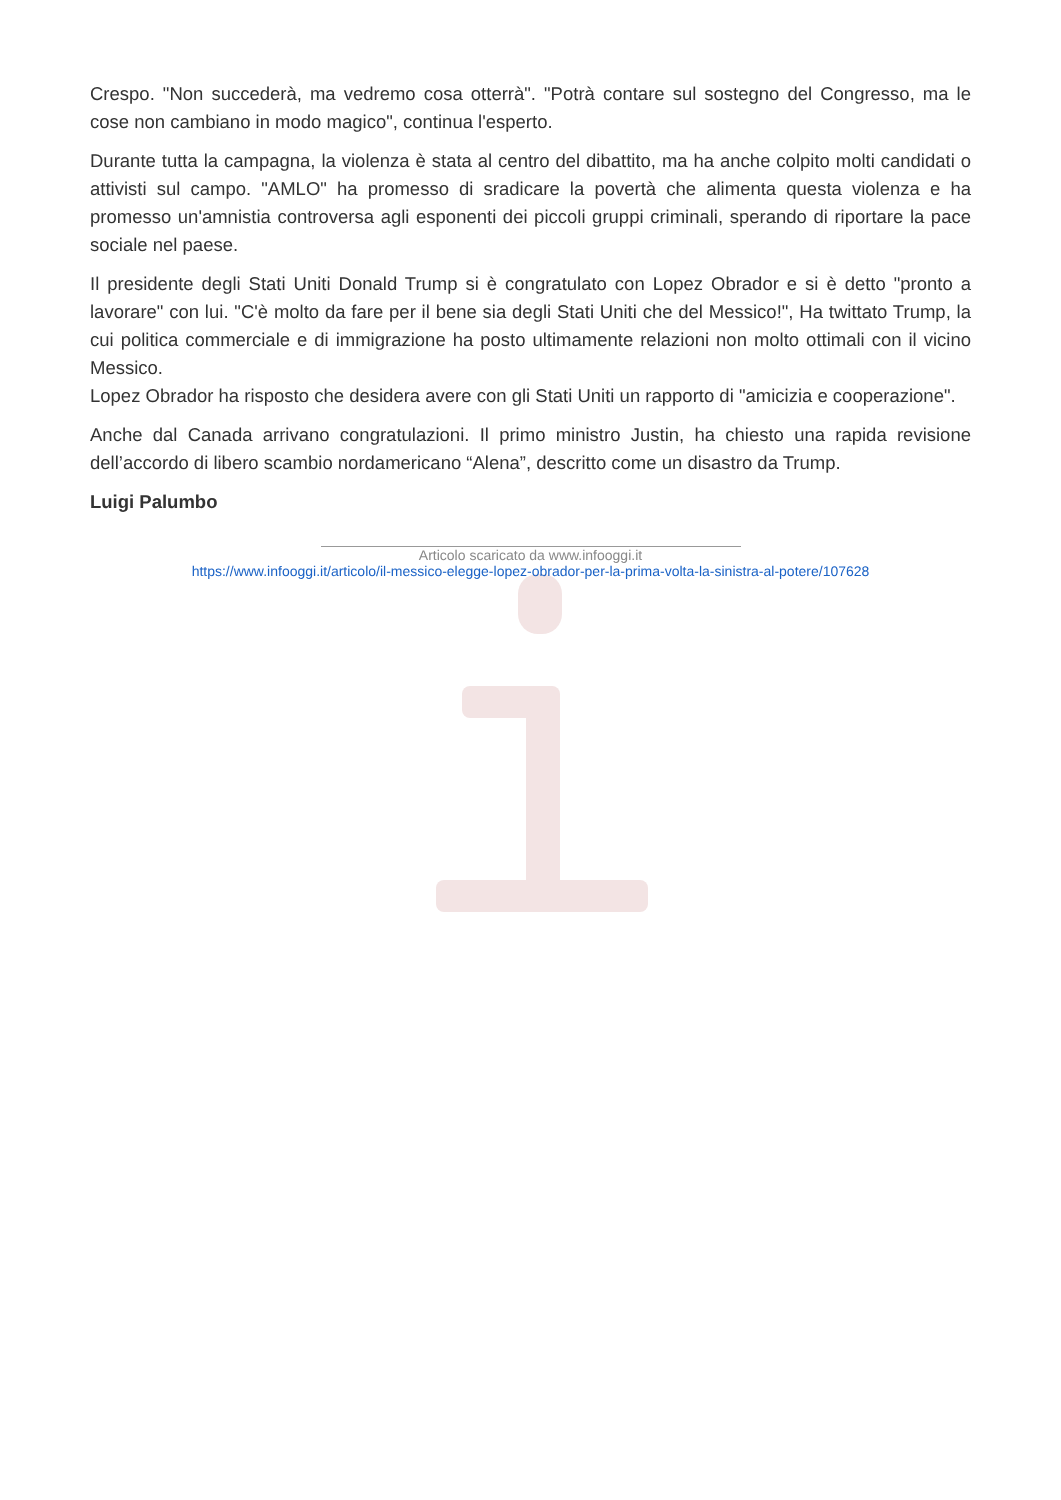Crespo. "Non succederà, ma vedremo cosa otterrà". "Potrà contare sul sostegno del Congresso, ma le cose non cambiano in modo magico", continua l'esperto.
Durante tutta la campagna, la violenza è stata al centro del dibattito, ma ha anche colpito molti candidati o attivisti sul campo. "AMLO" ha promesso di sradicare la povertà che alimenta questa violenza e ha promesso un'amnistia controversa agli esponenti dei piccoli gruppi criminali, sperando di riportare la pace sociale nel paese.
Il presidente degli Stati Uniti Donald Trump si è congratulato con Lopez Obrador e si è detto "pronto a lavorare" con lui. "C'è molto da fare per il bene sia degli Stati Uniti che del Messico!", Ha twittato Trump, la cui politica commerciale e di immigrazione ha posto ultimamente relazioni non molto ottimali con il vicino Messico.
Lopez Obrador ha risposto che desidera avere con gli Stati Uniti un rapporto di "amicizia e cooperazione".
Anche dal Canada arrivano congratulazioni. Il primo ministro Justin, ha chiesto una rapida revisione dell’accordo di libero scambio nordamericano “Alena”, descritto come un disastro da Trump.
Luigi Palumbo
Articolo scaricato da www.infooggi.it
https://www.infooggi.it/articolo/il-messico-elegge-lopez-obrador-per-la-prima-volta-la-sinistra-al-potere/107628